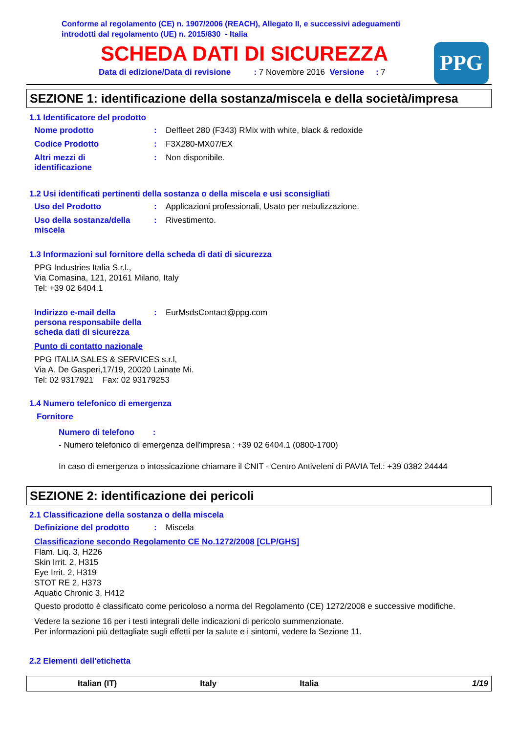Conforme al regolamento (CE) n. 1907/2006 (REACH), Allegato II, e successivi adeguamenti
introdotti dal regolamento (UE) n. 2015/830 - Italia
SCHEDA DATI DI SICUREZZA
Data di edizione/Data di revisione : 7 Novembre 2016 Versione : 7
PPG
SEZIONE 1: identificazione della sostanza/miscela e della società/impresa
1.1 Identificatore del prodotto
Nome prodotto : Delfleet 280 (F343) RMix with white, black & redoxide
Codice Prodotto : F3X280-MX07/EX
Altri mezzi di
identificazione
: Non disponibile.
1.2 Usi identificati pertinenti della sostanza o della miscela e usi sconsigliati
Uso del Prodotto : Applicazioni professionali, Usato per nebulizzazione.
Uso della sostanza/della
miscela
: Rivestimento.
1.3 Informazioni sul fornitore della scheda di dati di sicurezza
PPG Industries Italia S.r.l.,
Via Comasina, 121, 20161 Milano, Italy
Tel: +39 02 6404.1
Indirizzo e-mail della
persona responsabile della
scheda dati di sicurezza
: EurMsdsContact@ppg.com
Punto di contatto nazionale
PPG ITALIA SALES & SERVICES s.r.l,
Via A. De Gasperi,17/19, 20020 Lainate Mi.
Tel: 02 9317921 Fax: 02 93179253
1.4 Numero telefonico di emergenza
Fornitore
Numero di telefono :
- Numero telefonico di emergenza dell'impresa : +39 02 6404.1 (0800-1700)
In caso di emergenza o intossicazione chiamare il CNIT - Centro Antiveleni di PAVIA Tel.: +39 0382 24444
SEZIONE 2: identificazione dei pericoli
2.1 Classificazione della sostanza o della miscela
Definizione del prodotto : Miscela
Classificazione secondo Regolamento CE No.1272/2008 [CLP/GHS]
Flam. Liq. 3, H226
Skin Irrit. 2, H315
Eye Irrit. 2, H319
STOT RE 2, H373
Aquatic Chronic 3, H412
Questo prodotto è classificato come pericoloso a norma del Regolamento (CE) 1272/2008 e successive modifiche.
Vedere la sezione 16 per i testi integrali delle indicazioni di pericolo summenzionate.
Per informazioni più dettagliate sugli effetti per la salute e i sintomi, vedere la Sezione 11.
2.2 Elementi dell'etichetta
Italian (IT) Italy Italia 1/19